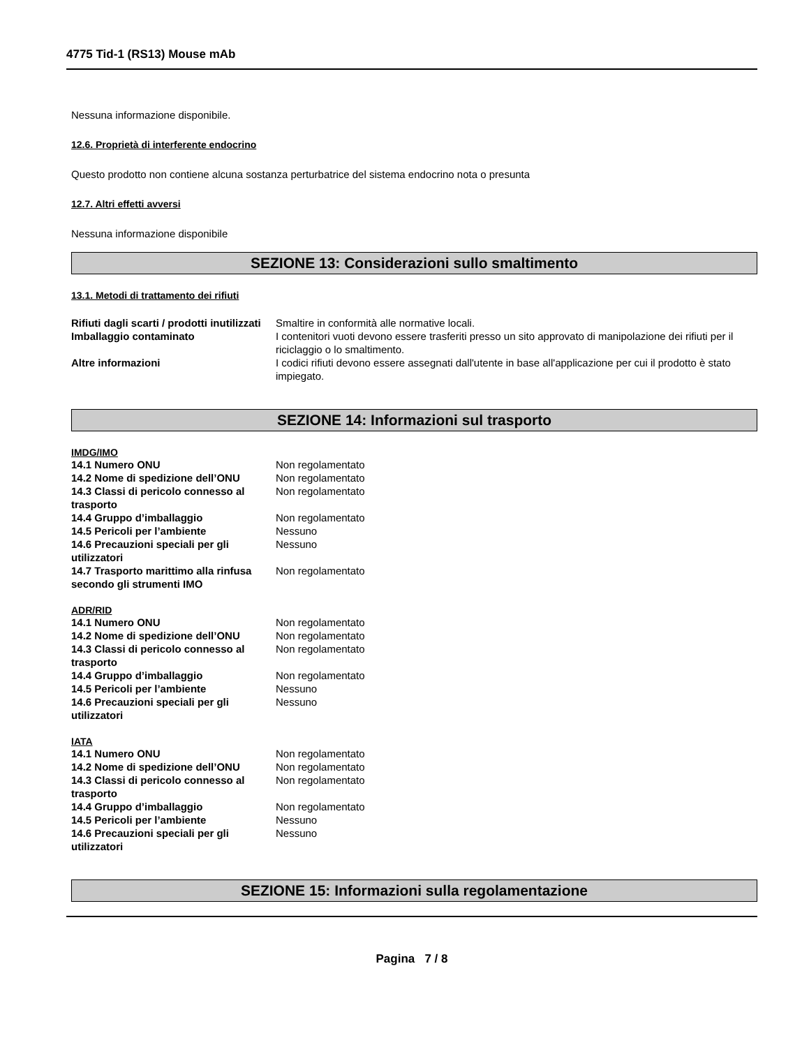4775 Tid-1 (RS13) Mouse mAb
Nessuna informazione disponibile.
12.6. Proprietà di interferente endocrino
Questo prodotto non contiene alcuna sostanza perturbatrice del sistema endocrino nota o presunta
12.7. Altri effetti avversi
Nessuna informazione disponibile
SEZIONE 13: Considerazioni sullo smaltimento
13.1. Metodi di trattamento dei rifiuti
| Rifiuti dagli scarti / prodotti inutilizzati | Smaltire in conformità alle normative locali. |
| Imballaggio contaminato | I contenitori vuoti devono essere trasferiti presso un sito approvato di manipolazione dei rifiuti per il riciclaggio o lo smaltimento. |
| Altre informazioni | I codici rifiuti devono essere assegnati dall'utente in base all'applicazione per cui il prodotto è stato impiegato. |
SEZIONE 14: Informazioni sul trasporto
IMDG/IMO
| 14.1 Numero ONU | Non regolamentato |
| 14.2 Nome di spedizione dell’ONU | Non regolamentato |
| 14.3 Classi di pericolo connesso al trasporto | Non regolamentato |
| 14.4 Gruppo d’imballaggio | Non regolamentato |
| 14.5 Pericoli per l’ambiente | Nessuno |
| 14.6 Precauzioni speciali per gli utilizzatori | Nessuno |
| 14.7 Trasporto marittimo alla rinfusa secondo gli strumenti IMO | Non regolamentato |
ADR/RID
| 14.1 Numero ONU | Non regolamentato |
| 14.2 Nome di spedizione dell’ONU | Non regolamentato |
| 14.3 Classi di pericolo connesso al trasporto | Non regolamentato |
| 14.4 Gruppo d’imballaggio | Non regolamentato |
| 14.5 Pericoli per l’ambiente | Nessuno |
| 14.6 Precauzioni speciali per gli utilizzatori | Nessuno |
IATA
| 14.1 Numero ONU | Non regolamentato |
| 14.2 Nome di spedizione dell’ONU | Non regolamentato |
| 14.3 Classi di pericolo connesso al trasporto | Non regolamentato |
| 14.4 Gruppo d’imballaggio | Non regolamentato |
| 14.5 Pericoli per l’ambiente | Nessuno |
| 14.6 Precauzioni speciali per gli utilizzatori | Nessuno |
SEZIONE 15: Informazioni sulla regolamentazione
Pagina 7 / 8